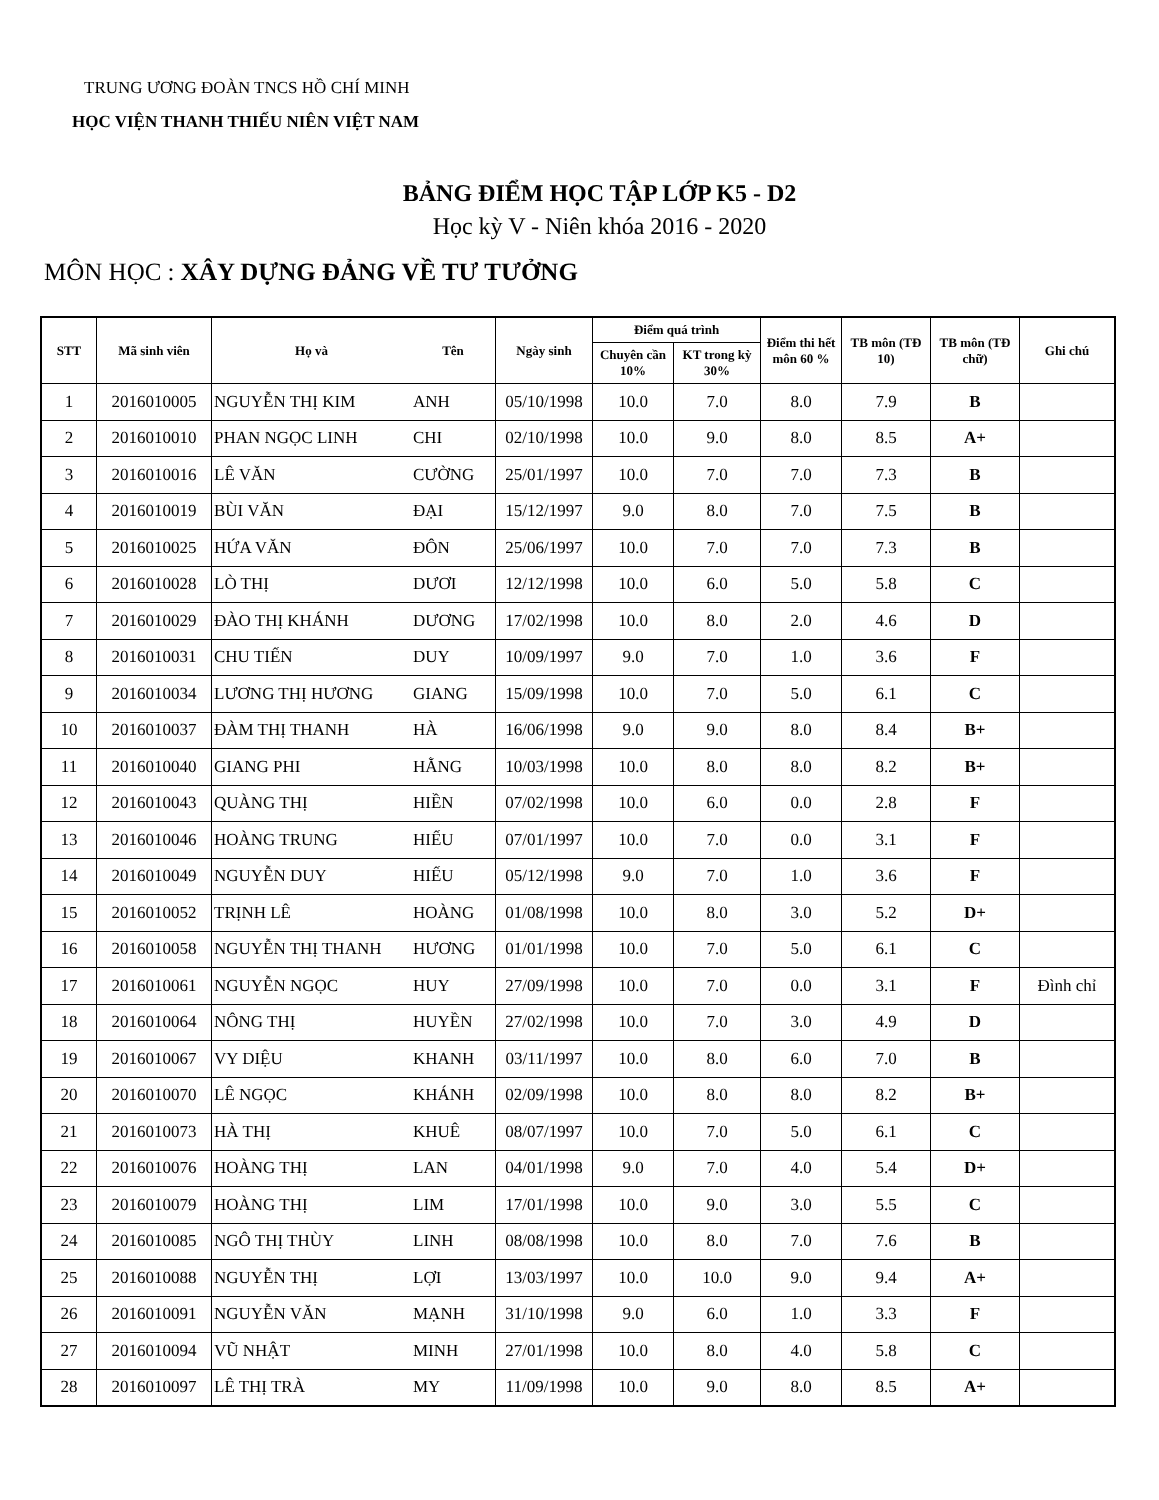TRUNG ƯƠNG ĐOÀN TNCS HỒ CHÍ MINH
HỌC VIỆN THANH THIẾU NIÊN VIỆT NAM
BẢNG ĐIỂM HỌC TẬP LỚP K5 - D2
Học kỳ V - Niên khóa 2016 - 2020
MÔN HỌC : XÂY DỰNG ĐẢNG VỀ TƯ TƯỞNG
| STT | Mã sinh viên | Họ và | Tên | Ngày sinh | Điểm quá trình | | Điểm thi hết môn 60 % | TB môn (TĐ 10) | TB môn (TĐ chữ) | Ghi chú |
| --- | --- | --- | --- | --- | --- | --- | --- | --- | --- | --- |
| | | | | | Chuyên cần 10% | KT trong kỳ 30% | | | | |
| 1 | 2016010005 | NGUYỄN THỊ KIM | ANH | 05/10/1998 | 10.0 | 7.0 | 8.0 | 7.9 | B | |
| 2 | 2016010010 | PHAN NGỌC LINH | CHI | 02/10/1998 | 10.0 | 9.0 | 8.0 | 8.5 | A+ | |
| 3 | 2016010016 | LÊ VĂN | CƯỜNG | 25/01/1997 | 10.0 | 7.0 | 7.0 | 7.3 | B | |
| 4 | 2016010019 | BÙI VĂN | ĐẠI | 15/12/1997 | 9.0 | 8.0 | 7.0 | 7.5 | B | |
| 5 | 2016010025 | HỨA VĂN | ĐÔN | 25/06/1997 | 10.0 | 7.0 | 7.0 | 7.3 | B | |
| 6 | 2016010028 | LÒ THỊ | DƯƠI | 12/12/1998 | 10.0 | 6.0 | 5.0 | 5.8 | C | |
| 7 | 2016010029 | ĐÀO THỊ KHÁNH | DƯƠNG | 17/02/1998 | 10.0 | 8.0 | 2.0 | 4.6 | D | |
| 8 | 2016010031 | CHU TIẾN | DUY | 10/09/1997 | 9.0 | 7.0 | 1.0 | 3.6 | F | |
| 9 | 2016010034 | LƯƠNG THỊ HƯƠNG | GIANG | 15/09/1998 | 10.0 | 7.0 | 5.0 | 6.1 | C | |
| 10 | 2016010037 | ĐÀM THỊ THANH | HÀ | 16/06/1998 | 9.0 | 9.0 | 8.0 | 8.4 | B+ | |
| 11 | 2016010040 | GIANG PHI | HẰNG | 10/03/1998 | 10.0 | 8.0 | 8.0 | 8.2 | B+ | |
| 12 | 2016010043 | QUÀNG THỊ | HIỀN | 07/02/1998 | 10.0 | 6.0 | 0.0 | 2.8 | F | |
| 13 | 2016010046 | HOÀNG TRUNG | HIẾU | 07/01/1997 | 10.0 | 7.0 | 0.0 | 3.1 | F | |
| 14 | 2016010049 | NGUYỄN DUY | HIẾU | 05/12/1998 | 9.0 | 7.0 | 1.0 | 3.6 | F | |
| 15 | 2016010052 | TRỊNH LÊ | HOÀNG | 01/08/1998 | 10.0 | 8.0 | 3.0 | 5.2 | D+ | |
| 16 | 2016010058 | NGUYỄN THỊ THANH | HƯƠNG | 01/01/1998 | 10.0 | 7.0 | 5.0 | 6.1 | C | |
| 17 | 2016010061 | NGUYỄN NGỌC | HUY | 27/09/1998 | 10.0 | 7.0 | 0.0 | 3.1 | F | Đình chỉ |
| 18 | 2016010064 | NÔNG THỊ | HUYỀN | 27/02/1998 | 10.0 | 7.0 | 3.0 | 4.9 | D | |
| 19 | 2016010067 | VY DIỆU | KHANH | 03/11/1997 | 10.0 | 8.0 | 6.0 | 7.0 | B | |
| 20 | 2016010070 | LÊ NGỌC | KHÁNH | 02/09/1998 | 10.0 | 8.0 | 8.0 | 8.2 | B+ | |
| 21 | 2016010073 | HÀ THỊ | KHUÊ | 08/07/1997 | 10.0 | 7.0 | 5.0 | 6.1 | C | |
| 22 | 2016010076 | HOÀNG THỊ | LAN | 04/01/1998 | 9.0 | 7.0 | 4.0 | 5.4 | D+ | |
| 23 | 2016010079 | HOÀNG THỊ | LIM | 17/01/1998 | 10.0 | 9.0 | 3.0 | 5.5 | C | |
| 24 | 2016010085 | NGÔ THỊ THÙY | LINH | 08/08/1998 | 10.0 | 8.0 | 7.0 | 7.6 | B | |
| 25 | 2016010088 | NGUYỄN THỊ | LỢI | 13/03/1997 | 10.0 | 10.0 | 9.0 | 9.4 | A+ | |
| 26 | 2016010091 | NGUYỄN VĂN | MẠNH | 31/10/1998 | 9.0 | 6.0 | 1.0 | 3.3 | F | |
| 27 | 2016010094 | VŨ NHẬT | MINH | 27/01/1998 | 10.0 | 8.0 | 4.0 | 5.8 | C | |
| 28 | 2016010097 | LÊ THỊ TRÀ | MY | 11/09/1998 | 10.0 | 9.0 | 8.0 | 8.5 | A+ | |